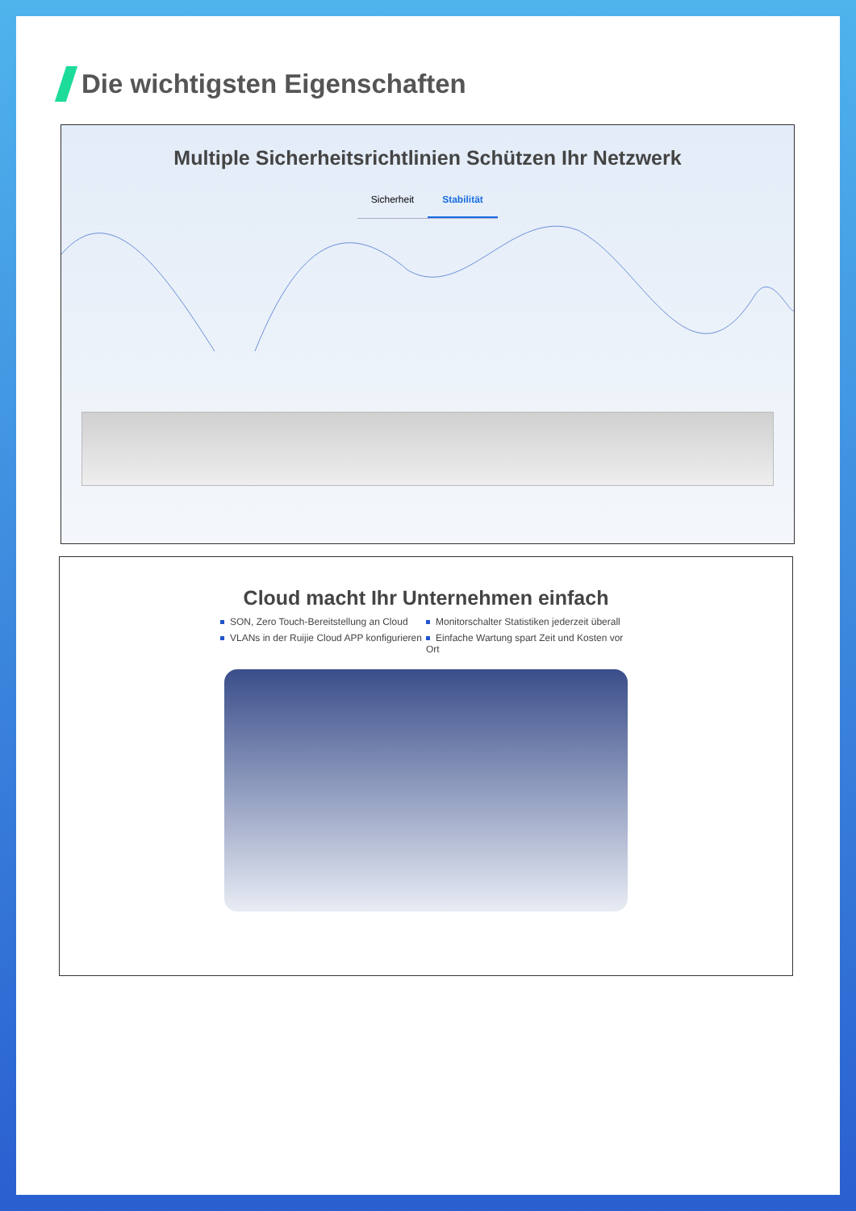Die wichtigsten Eigenschaften
Multiple Sicherheitsrichtlinien Schützen Ihr Netzwerk
Sicherheit Stabilität
Cloud macht Ihr Unternehmen einfach
SON, Zero Touch-Bereitstellung an Cloud
Monitorschalter Statistiken jederzeit überall
VLANs in der Ruijie Cloud APP konfigurieren
Einfache Wartung spart Zeit und Kosten vor Ort